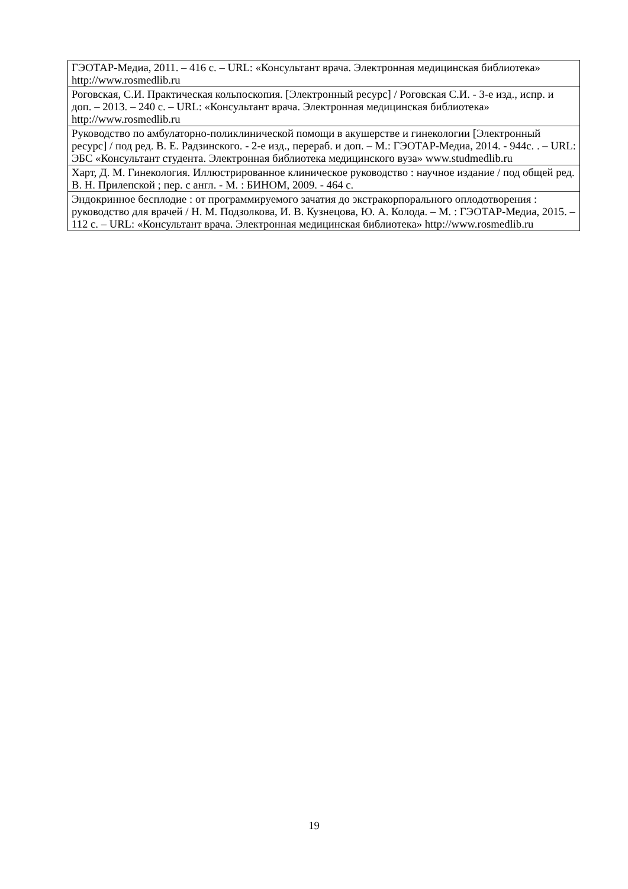| ГЭОТАР-Медиа, 2011. – 416 с. – URL: «Консультант врача. Электронная медицинская библиотека» http://www.rosmedlib.ru |
| Роговская, С.И. Практическая кольпоскопия. [Электронный ресурс] / Роговская С.И. - 3-е изд., испр. и доп. – 2013. – 240 с. – URL: «Консультант врача. Электронная медицинская библиотека» http://www.rosmedlib.ru |
| Руководство по амбулаторно-поликлинической помощи в акушерстве и гинекологии [Электронный ресурс] / под ред. В. Е. Радзинского. - 2-е изд., перераб. и доп. – М.: ГЭОТАР-Медиа, 2014. - 944с. . – URL: ЭБС «Консультант студента. Электронная библио­тека медицинского вуза» www.studmedlib.ru |
| Харт, Д. М. Гинекология. Иллюстрированное клиническое руководство : научное издание / под общей ред. В. Н. Прилепской ; пер. с англ. - М. : БИНОМ, 2009. - 464 с. |
| Эндокринное бесплодие : от программируемого зачатия до экстракорпорального оплодо­творения : руководство для врачей / Н. М. Подзолкова, И. В. Кузнецова, Ю. А. Колода. – М. : ГЭОТАР-Медиа, 2015. – 112 с. – URL: «Консультант врача. Электронная медицин­ская библиотека» http://www.rosmedlib.ru |
19